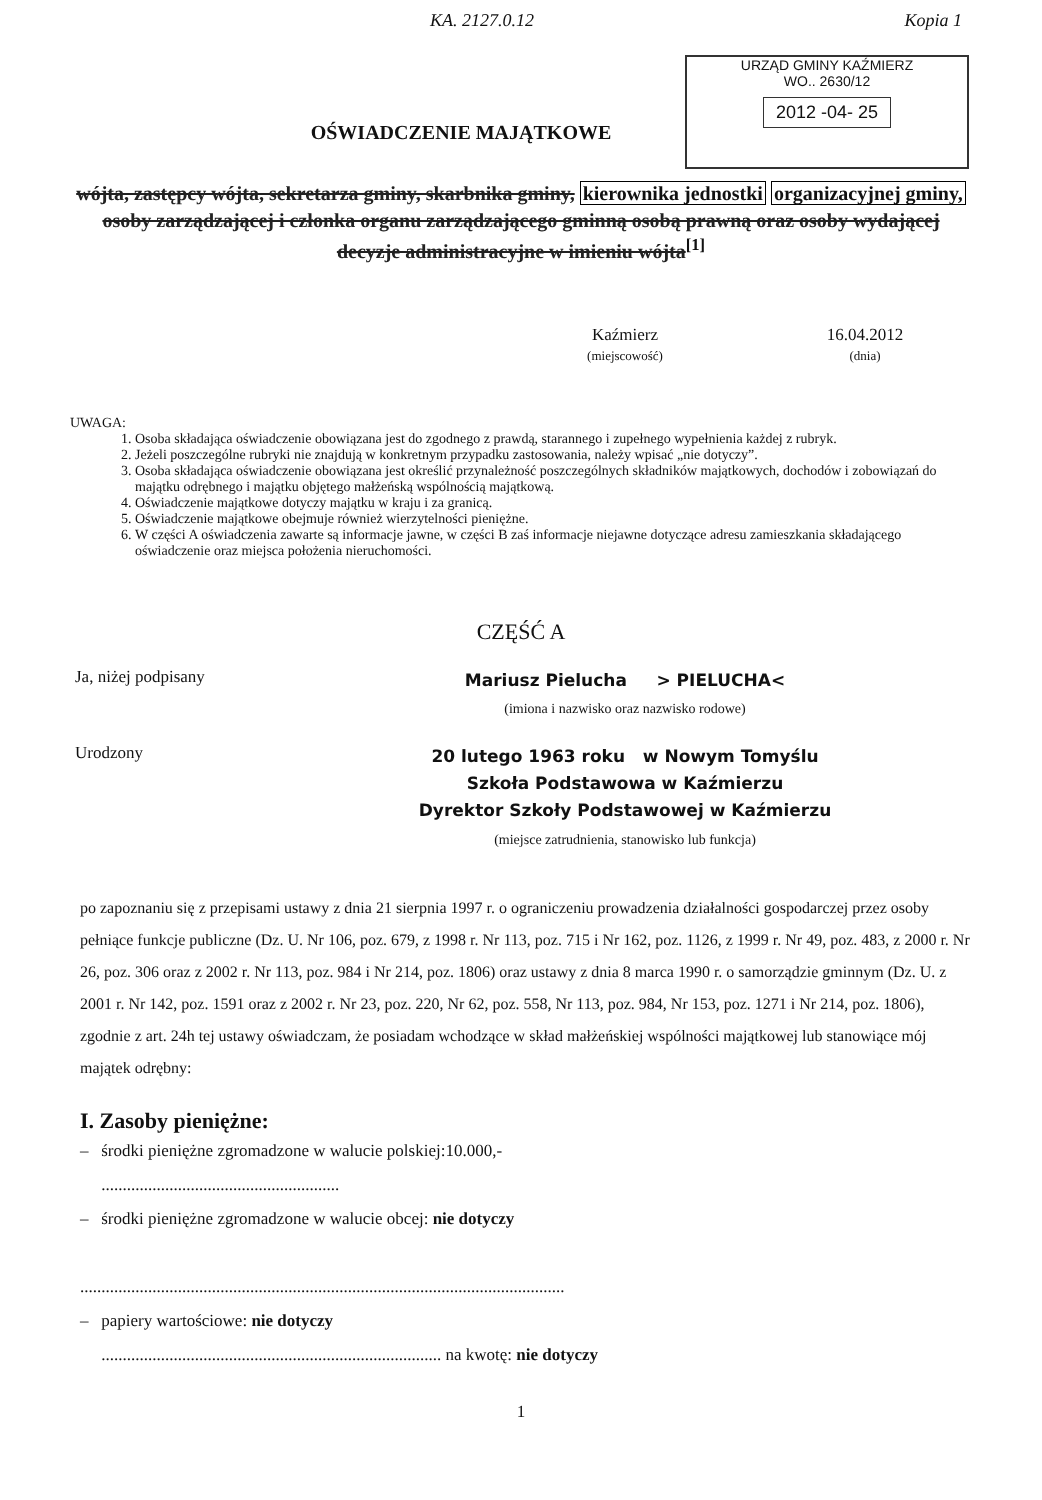KA. 2127.0.12 Kopia 1
URZĄD GMINY KAŹMIERZ
WO.. 2630/12
2012 -04- 25
OŚWIADCZENIE MAJĄTKOWE
wójta, zastępcy wójta, sekretarza gminy, skarbnika gminy, kierownika jednostki organizacyjnej gminy, osoby zarządzającej i członka organu zarządzającego gminną osobą prawną oraz osoby wydającej decyzje administracyjne w imieniu wójta<sup>[1]</sup>
Kaźmierz
(miejscowość)
16.04.2012
(dnia)
UWAGA:
1. Osoba składająca oświadczenie obowiązana jest do zgodnego z prawdą, starannego i zupełnego wypełnienia każdej z rubryk.
2. Jeżeli poszczególne rubryki nie znajdują w konkretnym przypadku zastosowania, należy wpisać „nie dotyczy”.
3. Osoba składająca oświadczenie obowiązana jest określić przynależność poszczególnych składników majątkowych, dochodów i zobowiązań do majątku odrębnego i majątku objętego małżeńską wspólnością majątkową.
4. Oświadczenie majątkowe dotyczy majątku w kraju i za granicą.
5. Oświadczenie majątkowe obejmuje również wierzytelności pieniężne.
6. W części A oświadczenia zawarte są informacje jawne, w części B zaś informacje niejawne dotyczące adresu zamieszkania składającego oświadczenie oraz miejsca położenia nieruchomości.
CZĘŚĆ A
Ja, niżej podpisany
Mariusz Pielucha > PIELUCHA<
(imiona i nazwisko oraz nazwisko rodowe)
Urodzony
20 lutego 1963 roku w Nowym Tomyślu
Szkoła Podstawowa w Kaźmierzu
Dyrektor Szkoły Podstawowej w Kaźmierzu
(miejsce zatrudnienia, stanowisko lub funkcja)
po zapoznaniu się z przepisami ustawy z dnia 21 sierpnia 1997 r. o ograniczeniu prowadzenia działalności gospodarczej przez osoby pełniące funkcje publiczne (Dz. U. Nr 106, poz. 679, z 1998 r. Nr 113, poz. 715 i Nr 162, poz. 1126, z 1999 r. Nr 49, poz. 483, z 2000 r. Nr 26, poz. 306 oraz z 2002 r. Nr 113, poz. 984 i Nr 214, poz. 1806) oraz ustawy z dnia 8 marca 1990 r. o samorządzie gminnym (Dz. U. z 2001 r. Nr 142, poz. 1591 oraz z 2002 r. Nr 23, poz. 220, Nr 62, poz. 558, Nr 113, poz. 984, Nr 153, poz. 1271 i Nr 214, poz. 1806), zgodnie z art. 24h tej ustawy oświadczam, że posiadam wchodzące w skład małżeńskiej wspólności majątkowej lub stanowiące mój majątek odrębny:
I. Zasoby pieniężne:
– środki pieniężne zgromadzone w walucie polskiej:10.000,-
........................................................
– środki pieniężne zgromadzone w walucie obcej: nie dotyczy
..................................................................................................................
– papiery wartościowe: nie dotyczy
................................................................................ na kwotę: nie dotyczy
1